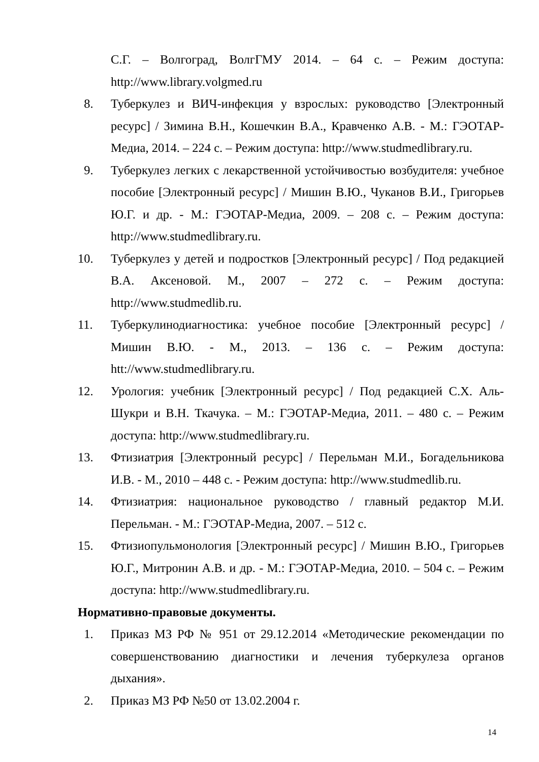С.Г. – Волгоград, ВолгГМУ 2014. – 64 с. – Режим доступа: http://www.library.volgmed.ru
8. Туберкулез и ВИЧ-инфекция у взрослых: руководство [Электронный ресурс] / Зимина В.Н., Кошечкин В.А., Кравченко А.В. - М.: ГЭОТАР-Медиа, 2014. – 224 с. – Режим доступа: http://www.studmedlibrary.ru.
9. Туберкулез легких с лекарственной устойчивостью возбудителя: учебное пособие [Электронный ресурс] / Мишин В.Ю., Чуканов В.И., Григорьев Ю.Г. и др. - М.: ГЭОТАР-Медиа, 2009. – 208 с. – Режим доступа: http://www.studmedlibrary.ru.
10. Туберкулез у детей и подростков [Электронный ресурс] / Под редакцией В.А. Аксеновой. М., 2007 – 272 с. – Режим доступа: http://www.studmedlib.ru.
11. Туберкулинодиагностика: учебное пособие [Электронный ресурс] / Мишин В.Ю. - М., 2013. – 136 с. – Режим доступа: htt://www.studmedlibrary.ru.
12. Урология: учебник [Электронный ресурс] / Под редакцией С.Х. Аль-Шукри и В.Н. Ткачука. – М.: ГЭОТАР-Медиа, 2011. – 480 с. – Режим доступа: http://www.studmedlibrary.ru.
13. Фтизиатрия [Электронный ресурс] / Перельман М.И., Богадельникова И.В. - М., 2010 – 448 с. - Режим доступа: http://www.studmedlib.ru.
14. Фтизиатрия: национальное руководство / главный редактор М.И. Перельман. - М.: ГЭОТАР-Медиа, 2007. – 512 с.
15. Фтизиопульмонология [Электронный ресурс] / Мишин В.Ю., Григорьев Ю.Г., Митронин А.В. и др. - М.: ГЭОТАР-Медиа, 2010. – 504 с. – Режим доступа: http://www.studmedlibrary.ru.
Нормативно-правовые документы.
1. Приказ МЗ РФ № 951 от 29.12.2014 «Методические рекомендации по совершенствованию диагностики и лечения туберкулеза органов дыхания».
2. Приказ МЗ РФ №50 от 13.02.2004 г.
14